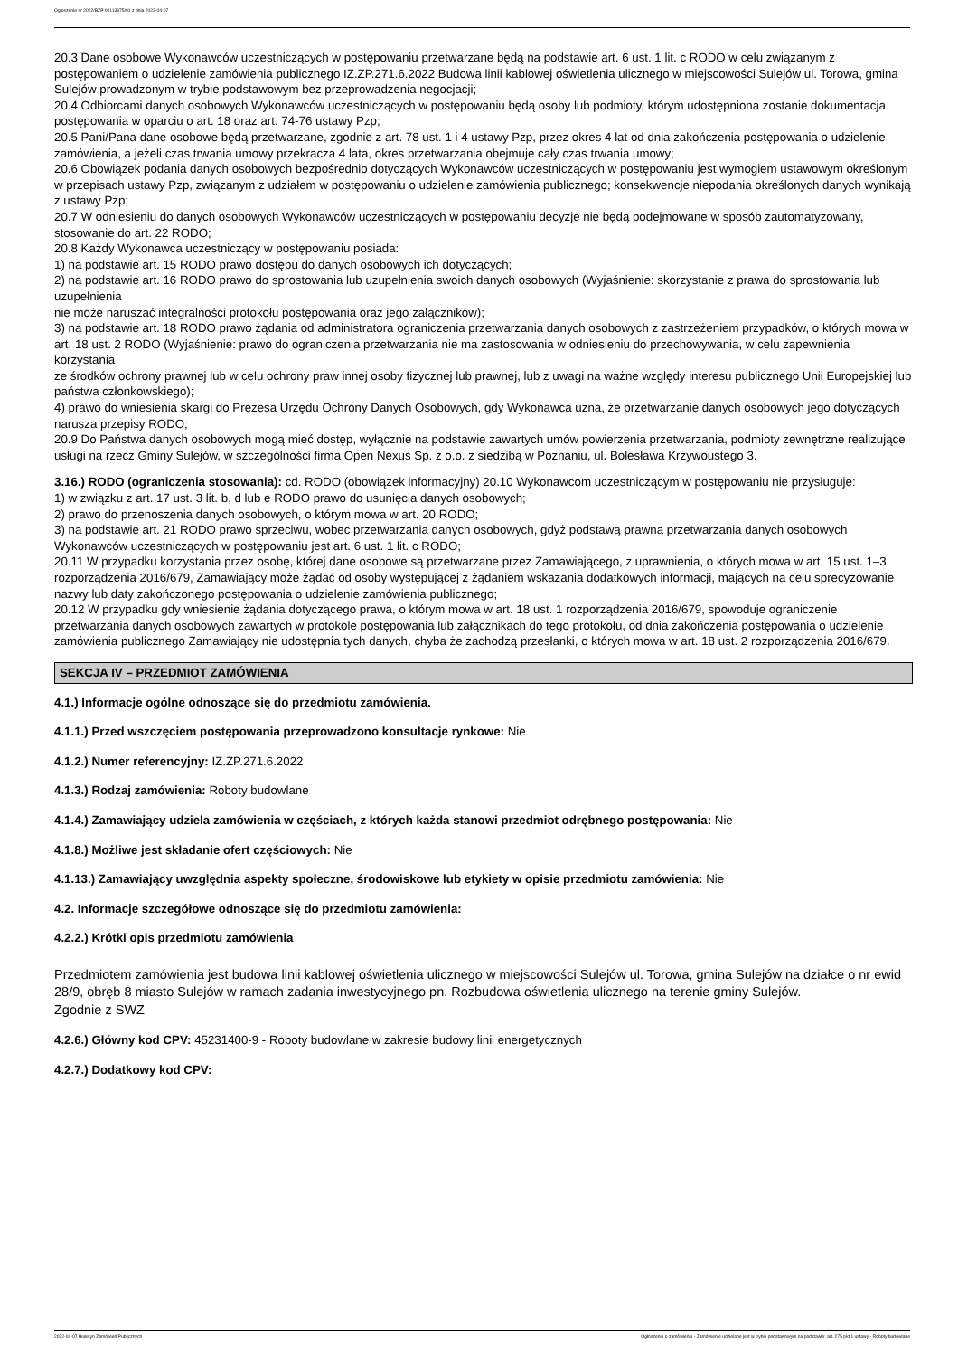Ogłoszenie nr 2022/BZP 00113875/01 z dnia 2022-04-07
20.3 Dane osobowe Wykonawców uczestniczących w postępowaniu przetwarzane będą na podstawie art. 6 ust. 1 lit. c RODO w celu związanym z postępowaniem o udzielenie zamówienia publicznego IZ.ZP.271.6.2022 Budowa linii kablowej oświetlenia ulicznego w miejscowości Sulejów ul. Torowa, gmina Sulejów prowadzonym w trybie podstawowym bez przeprowadzenia negocjacji;
20.4 Odbiorcami danych osobowych Wykonawców uczestniczących w postępowaniu będą osoby lub podmioty, którym udostępniona zostanie dokumentacja postępowania w oparciu o art. 18 oraz art. 74-76 ustawy Pzp;
20.5 Pani/Pana dane osobowe będą przetwarzane, zgodnie z art. 78 ust. 1 i 4 ustawy Pzp, przez okres 4 lat od dnia zakończenia postępowania o udzielenie zamówienia, a jeżeli czas trwania umowy przekracza 4 lata, okres przetwarzania obejmuje cały czas trwania umowy;
20.6 Obowiązek podania danych osobowych bezpośrednio dotyczących Wykonawców uczestniczących w postępowaniu jest wymogiem ustawowym określonym w przepisach ustawy Pzp, związanym z udziałem w postępowaniu o udzielenie zamówienia publicznego; konsekwencje niepodania określonych danych wynikają z ustawy Pzp;
20.7 W odniesieniu do danych osobowych Wykonawców uczestniczących w postępowaniu decyzje nie będą podejmowane w sposób zautomatyzowany, stosowanie do art. 22 RODO;
20.8 Każdy Wykonawca uczestniczący w postępowaniu posiada:
1) na podstawie art. 15 RODO prawo dostępu do danych osobowych ich dotyczących;
2) na podstawie art. 16 RODO prawo do sprostowania lub uzupełnienia swoich danych osobowych (Wyjaśnienie: skorzystanie z prawa do sprostowania lub uzupełnienia
nie może naruszać integralności protokołu postępowania oraz jego załączników);
3) na podstawie art. 18 RODO prawo żądania od administratora ograniczenia przetwarzania danych osobowych z zastrzeżeniem przypadków, o których mowa w art. 18 ust. 2 RODO (Wyjaśnienie: prawo do ograniczenia przetwarzania nie ma zastosowania w odniesieniu do przechowywania, w celu zapewnienia korzystania
ze środków ochrony prawnej lub w celu ochrony praw innej osoby fizycznej lub prawnej, lub z uwagi na ważne względy interesu publicznego Unii Europejskiej lub państwa członkowskiego);
4) prawo do wniesienia skargi do Prezesa Urzędu Ochrony Danych Osobowych, gdy Wykonawca uzna, że przetwarzanie danych osobowych jego dotyczących narusza przepisy RODO;
20.9 Do Państwa danych osobowych mogą mieć dostęp, wyłącznie na podstawie zawartych umów powierzenia przetwarzania, podmioty zewnętrzne realizujące usługi na rzecz Gminy Sulejów, w szczególności firma Open Nexus Sp. z o.o. z siedzibą w Poznaniu, ul. Bolesława Krzywoustego 3.
3.16.) RODO (ograniczenia stosowania): cd. RODO (obowiązek informacyjny) 20.10 Wykonawcom uczestniczącym w postępowaniu nie przysługuje:
1) w związku z art. 17 ust. 3 lit. b, d lub e RODO prawo do usunięcia danych osobowych;
2) prawo do przenoszenia danych osobowych, o którym mowa w art. 20 RODO;
3) na podstawie art. 21 RODO prawo sprzeciwu, wobec przetwarzania danych osobowych, gdyż podstawą prawną przetwarzania danych osobowych Wykonawców uczestniczących w postępowaniu jest art. 6 ust. 1 lit. c RODO;
20.11 W przypadku korzystania przez osobę, której dane osobowe są przetwarzane przez Zamawiającego, z uprawnienia, o których mowa w art. 15 ust. 1–3 rozporządzenia 2016/679, Zamawiający może żądać od osoby występującej z żądaniem wskazania dodatkowych informacji, mających na celu sprecyzowanie nazwy lub daty zakończonego postępowania o udzielenie zamówienia publicznego;
20.12 W przypadku gdy wniesienie żądania dotyczącego prawa, o którym mowa w art. 18 ust. 1 rozporządzenia 2016/679, spowoduje ograniczenie przetwarzania danych osobowych zawartych w protokole postępowania lub załącznikach do tego protokołu, od dnia zakończenia postępowania o udzielenie zamówienia publicznego Zamawiający nie udostępnia tych danych, chyba że zachodzą przesłanki, o których mowa w art. 18 ust. 2 rozporządzenia 2016/679.
SEKCJA IV – PRZEDMIOT ZAMÓWIENIA
4.1.) Informacje ogólne odnoszące się do przedmiotu zamówienia.
4.1.1.) Przed wszczęciem postępowania przeprowadzono konsultacje rynkowe: Nie
4.1.2.) Numer referencyjny: IZ.ZP.271.6.2022
4.1.3.) Rodzaj zamówienia: Roboty budowlane
4.1.4.) Zamawiający udziela zamówienia w częściach, z których każda stanowi przedmiot odrębnego postępowania: Nie
4.1.8.) Możliwe jest składanie ofert częściowych: Nie
4.1.13.) Zamawiający uwzględnia aspekty społeczne, środowiskowe lub etykiety w opisie przedmiotu zamówienia: Nie
4.2. Informacje szczegółowe odnoszące się do przedmiotu zamówienia:
4.2.2.) Krótki opis przedmiotu zamówienia
Przedmiotem zamówienia jest budowa linii kablowej oświetlenia ulicznego w miejscowości Sulejów ul. Torowa, gmina Sulejów na działce o nr ewid 28/9, obręb 8 miasto Sulejów w ramach zadania inwestycyjnego pn. Rozbudowa oświetlenia ulicznego na terenie gminy Sulejów.
Zgodnie z SWZ
4.2.6.) Główny kod CPV: 45231400-9 - Roboty budowlane w zakresie budowy linii energetycznych
4.2.7.) Dodatkowy kod CPV:
2022-04-07 Biuletyn Zamówień Publicznych Ogłoszenie o zamówieniu - Zamówienie udzielane jest w trybie podstawowym na podstawie: art. 275 pkt 1 ustawy - Roboty budowlane